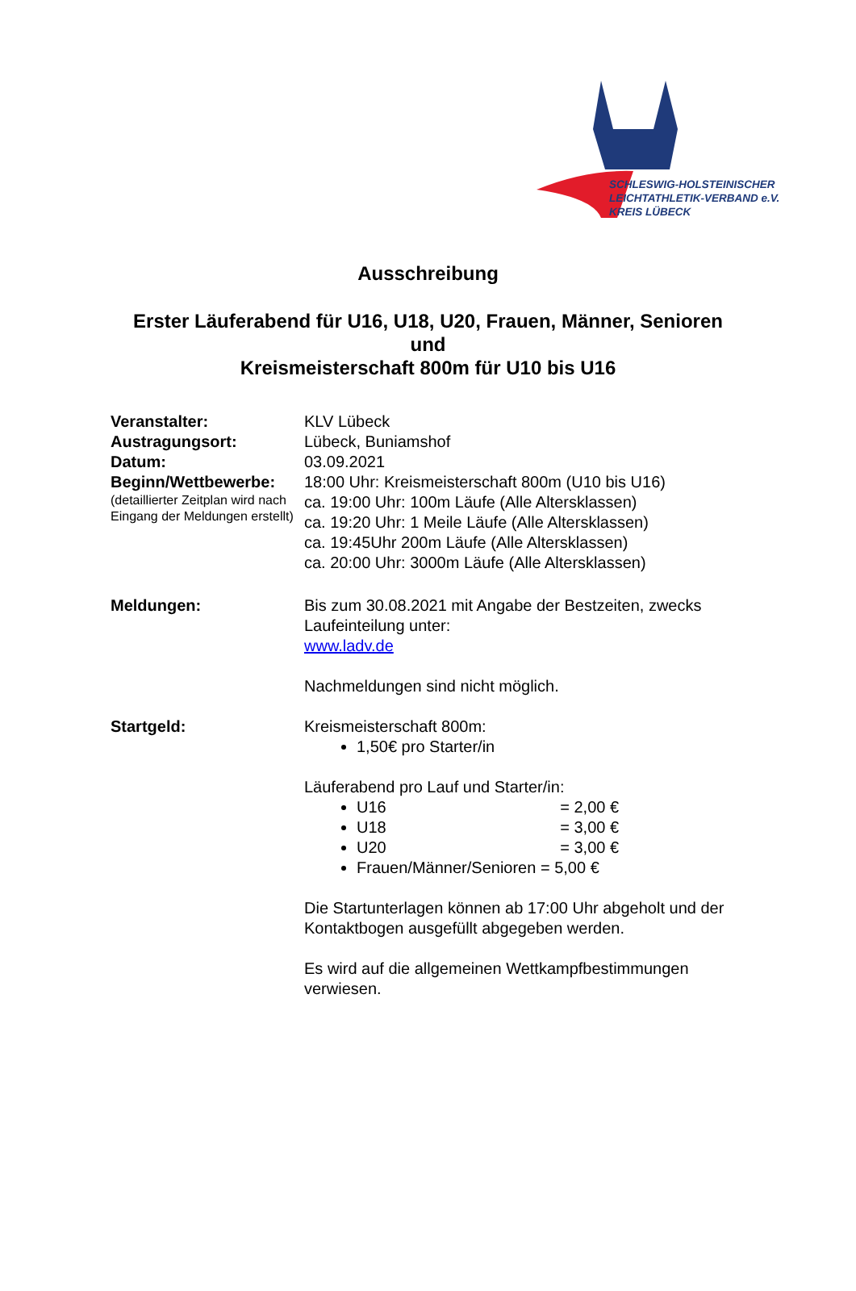SCHLESWIG-HOLSTEINISCHER
LEICHTATHLETIK-VERBAND e.V.
KREIS LÜBECK
Ausschreibung
Erster Läuferabend für U16, U18, U20, Frauen, Männer, Senioren
und
Kreismeisterschaft 800m für U10 bis U16
Veranstalter: KLV Lübeck
Austragungsort: Lübeck, Buniamshof
Datum: 03.09.2021
Beginn/Wettbewerbe:
(detaillierter Zeitplan wird nach Eingang der Meldungen erstellt)
18:00 Uhr: Kreismeisterschaft 800m (U10 bis U16)
ca. 19:00 Uhr: 100m Läufe (Alle Altersklassen)
ca. 19:20 Uhr: 1 Meile Läufe (Alle Altersklassen)
ca. 19:45Uhr 200m Läufe (Alle Altersklassen)
ca. 20:00 Uhr: 3000m Läufe (Alle Altersklassen)
Meldungen: Bis zum 30.08.2021 mit Angabe der Bestzeiten, zwecks Laufeinteilung unter:
www.ladv.de
Nachmeldungen sind nicht möglich.
Startgeld: Kreismeisterschaft 800m:
1,50€ pro Starter/in
Läuferabend pro Lauf und Starter/in:
U16 = 2,00 €
U18 = 3,00 €
U20 = 3,00 €
Frauen/Männer/Senioren = 5,00 €
Die Startunterlagen können ab 17:00 Uhr abgeholt und der Kontaktbogen ausgefüllt abgegeben werden.
Es wird auf die allgemeinen Wettkampfbestimmungen verwiesen.